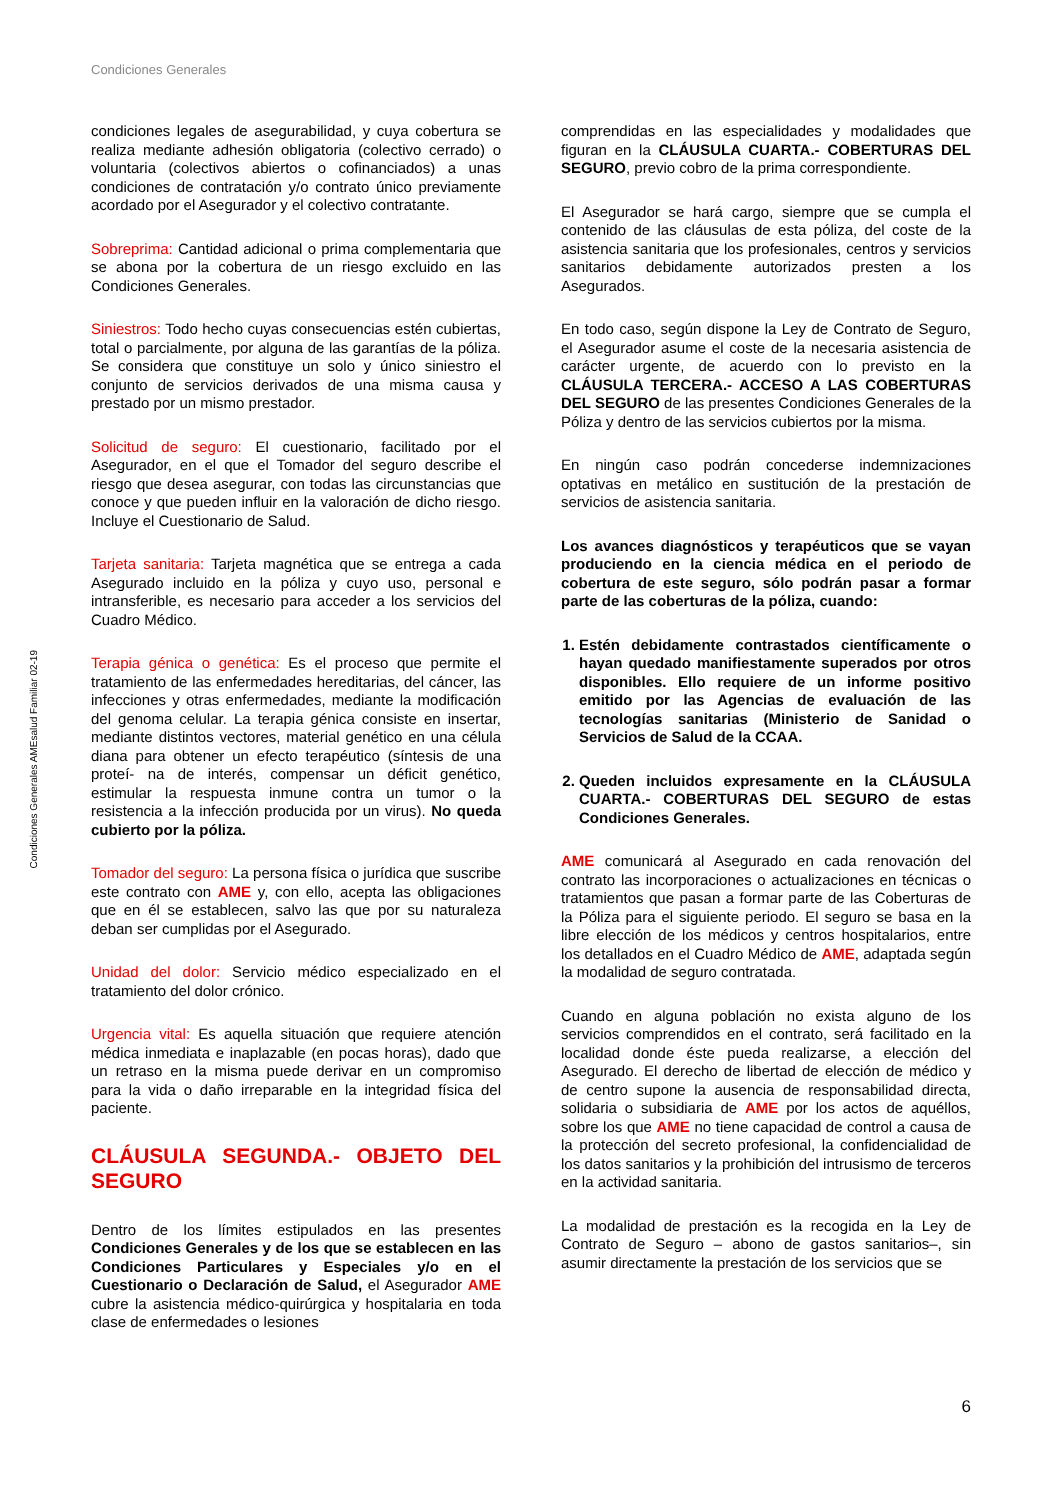Condiciones Generales
Condiciones Generales AMEsalud Familiar 02-19
condiciones legales de asegurabilidad, y cuya cobertura se realiza mediante adhesión obligatoria (colectivo cerrado) o voluntaria (colectivos abiertos o cofinanciados) a unas condiciones de contratación y/o contrato único previamente acordado por el Asegurador y el colectivo contratante.
Sobreprima: Cantidad adicional o prima complementaria que se abona por la cobertura de un riesgo excluido en las Condiciones Generales.
Siniestros: Todo hecho cuyas consecuencias estén cubiertas, total o parcialmente, por alguna de las garantías de la póliza. Se considera que constituye un solo y único siniestro el conjunto de servicios derivados de una misma causa y prestado por un mismo prestador.
Solicitud de seguro: El cuestionario, facilitado por el Asegurador, en el que el Tomador del seguro describe el riesgo que desea asegurar, con todas las circunstancias que conoce y que pueden influir en la valoración de dicho riesgo. Incluye el Cuestionario de Salud.
Tarjeta sanitaria: Tarjeta magnética que se entrega a cada Asegurado incluido en la póliza y cuyo uso, personal e intransferible, es necesario para acceder a los servicios del Cuadro Médico.
Terapia génica o genética: Es el proceso que permite el tratamiento de las enfermedades hereditarias, del cáncer, las infecciones y otras enfermedades, mediante la modificación del genoma celular. La terapia génica consiste en insertar, mediante distintos vectores, material genético en una célula diana para obtener un efecto terapéutico (síntesis de una proteí- na de interés, compensar un déficit genético, estimular la respuesta inmune contra un tumor o la resistencia a la infección producida por un virus). No queda cubierto por la póliza.
Tomador del seguro: La persona física o jurídica que suscribe este contrato con AME y, con ello, acepta las obligaciones que en él se establecen, salvo las que por su naturaleza deban ser cumplidas por el Asegurado.
Unidad del dolor: Servicio médico especializado en el tratamiento del dolor crónico.
Urgencia vital: Es aquella situación que requiere atención médica inmediata e inaplazable (en pocas horas), dado que un retraso en la misma puede derivar en un compromiso para la vida o daño irreparable en la integridad física del paciente.
CLÁUSULA SEGUNDA.- OBJETO DEL SEGURO
Dentro de los límites estipulados en las presentes Condiciones Generales y de los que se establecen en las Condiciones Particulares y Especiales y/o en el Cuestionario o Declaración de Salud, el Asegurador AME cubre la asistencia médico-quirúrgica y hospitalaria en toda clase de enfermedades o lesiones
comprendidas en las especialidades y modalidades que figuran en la CLÁUSULA CUARTA.- COBERTURAS DEL SEGURO, previo cobro de la prima correspondiente.
El Asegurador se hará cargo, siempre que se cumpla el contenido de las cláusulas de esta póliza, del coste de la asistencia sanitaria que los profesionales, centros y servicios sanitarios debidamente autorizados presten a los Asegurados.
En todo caso, según dispone la Ley de Contrato de Seguro, el Asegurador asume el coste de la necesaria asistencia de carácter urgente, de acuerdo con lo previsto en la CLÁUSULA TERCERA.- ACCESO A LAS COBERTURAS DEL SEGURO de las presentes Condiciones Generales de la Póliza y dentro de las servicios cubiertos por la misma.
En ningún caso podrán concederse indemnizaciones optativas en metálico en sustitución de la prestación de servicios de asistencia sanitaria.
Los avances diagnósticos y terapéuticos que se vayan produciendo en la ciencia médica en el periodo de cobertura de este seguro, sólo podrán pasar a formar parte de las coberturas de la póliza, cuando:
1. Estén debidamente contrastados científicamente o hayan quedado manifiestamente superados por otros disponibles. Ello requiere de un informe positivo emitido por las Agencias de evaluación de las tecnologías sanitarias (Ministerio de Sanidad o Servicios de Salud de la CCAA.
2. Queden incluidos expresamente en la CLÁUSULA CUARTA.- COBERTURAS DEL SEGURO de estas Condiciones Generales.
AME comunicará al Asegurado en cada renovación del contrato las incorporaciones o actualizaciones en técnicas o tratamientos que pasan a formar parte de las Coberturas de la Póliza para el siguiente periodo. El seguro se basa en la libre elección de los médicos y centros hospitalarios, entre los detallados en el Cuadro Médico de AME, adaptada según la modalidad de seguro contratada.
Cuando en alguna población no exista alguno de los servicios comprendidos en el contrato, será facilitado en la localidad donde éste pueda realizarse, a elección del Asegurado. El derecho de libertad de elección de médico y de centro supone la ausencia de responsabilidad directa, solidaria o subsidiaria de AME por los actos de aquéllos, sobre los que AME no tiene capacidad de control a causa de la protección del secreto profesional, la confidencialidad de los datos sanitarios y la prohibición del intrusismo de terceros en la actividad sanitaria.
La modalidad de prestación es la recogida en la Ley de Contrato de Seguro – abono de gastos sanitarios–, sin asumir directamente la prestación de los servicios que se
6